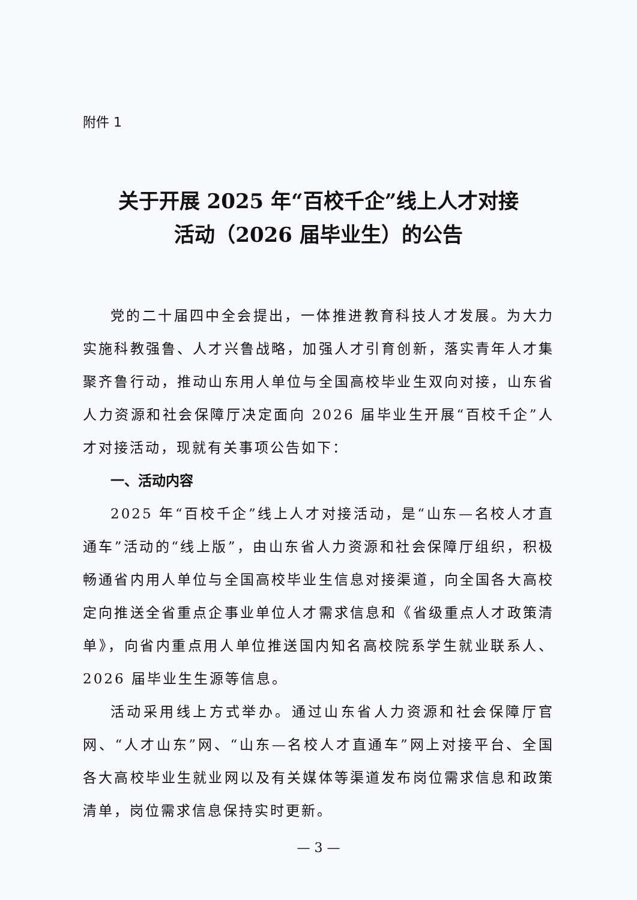附件 1
关于开展 2025 年“百校千企”线上人才对接
活动（2026 届毕业生）的公告
党的二十届四中全会提出，一体推进教育科技人才发展。为大力实施科教强鲁、人才兴鲁战略，加强人才引育创新，落实青年人才集聚齐鲁行动，推动山东用人单位与全国高校毕业生双向对接，山东省人力资源和社会保障厅决定面向 2026 届毕业生开展“百校千企”人才对接活动，现就有关事项公告如下：
一、活动内容
2025 年“百校千企”线上人才对接活动，是“山东—名校人才直通车”活动的“线上版”，由山东省人力资源和社会保障厅组织，积极畅通省内用人单位与全国高校毕业生信息对接渠道，向全国各大高校定向推送全省重点企事业单位人才需求信息和《省级重点人才政策清单》，向省内重点用人单位推送国内知名高校院系学生就业联系人、2026 届毕业生生源等信息。
活动采用线上方式举办。通过山东省人力资源和社会保障厅官网、“人才山东”网、“山东—名校人才直通车”网上对接平台、全国各大高校毕业生就业网以及有关媒体等渠道发布岗位需求信息和政策清单，岗位需求信息保持实时更新。
— 3 —